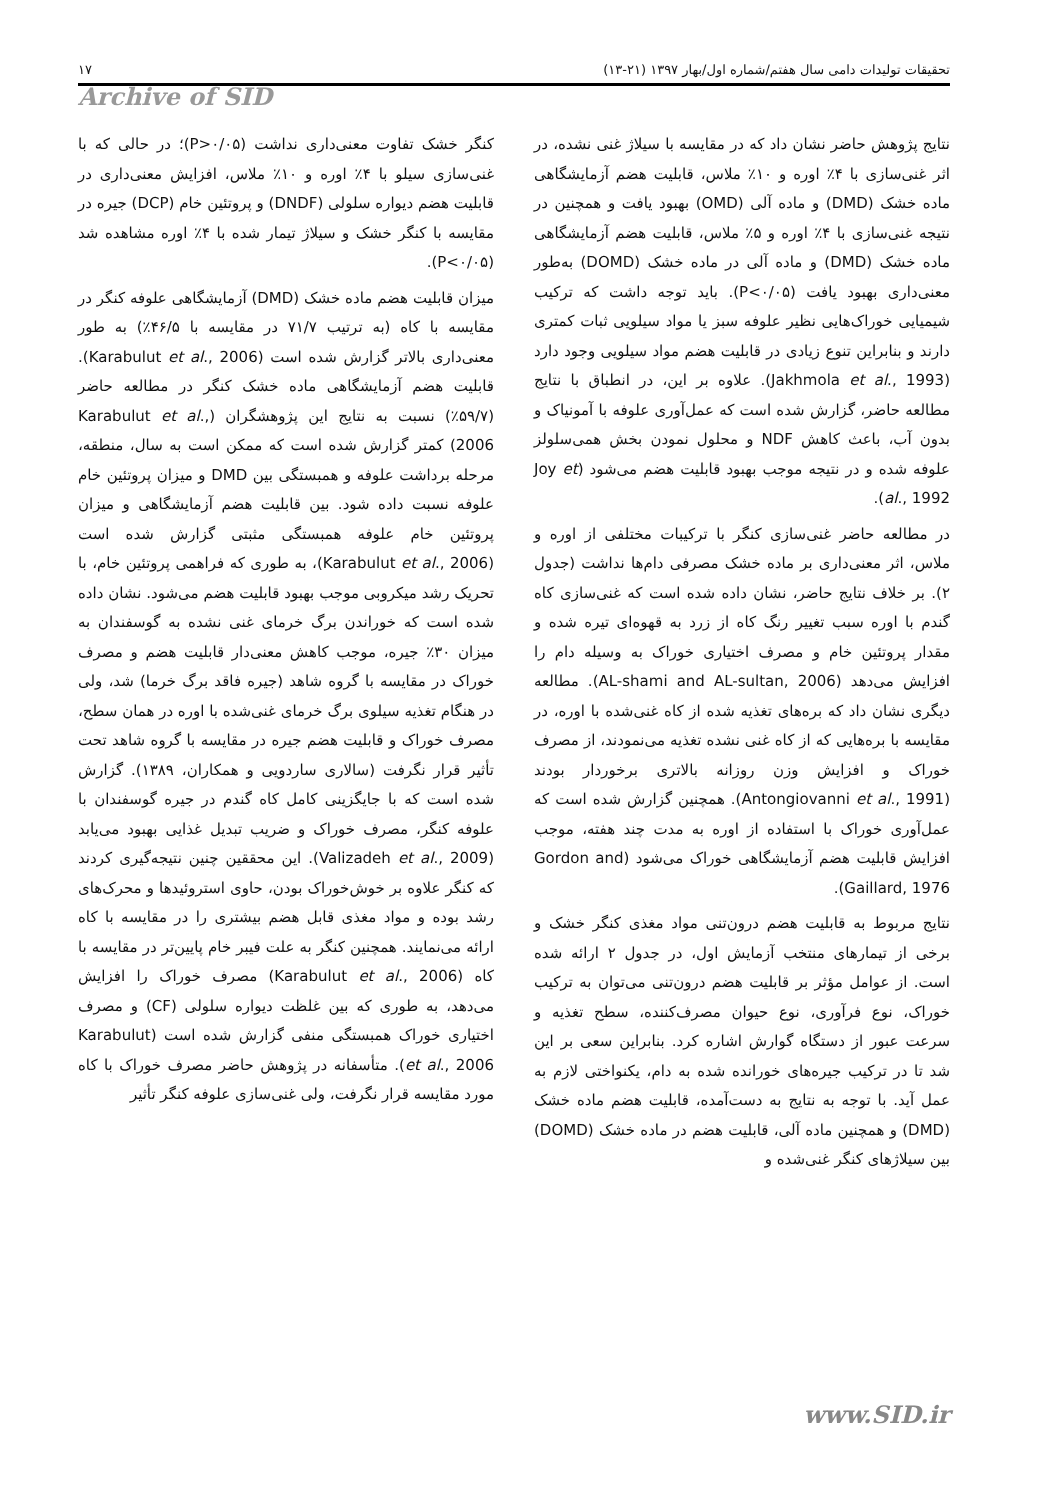تحقیقات تولیدات دامی سال هفتم/شماره اول/بهار ۱۳۹۷ (۲۱-۱۳) ۱۷
Archive of SID
نتایج پژوهش حاضر نشان داد که در مقایسه با سیلاژ غنی نشده، در اثر غنی‌سازی با ۴٪ اوره و ۱۰٪ ملاس، قابلیت هضم آزمایشگاهی ماده خشک (DMD) و ماده آلی (OMD) بهبود یافت و همچنین در نتیجه غنی‌سازی با ۴٪ اوره و ۵٪ ملاس، قابلیت هضم آزمایشگاهی ماده خشک (DMD) و ماده آلی در ماده خشک (DOMD) به‌طور معنی‌داری بهبود یافت (P<۰/۰۵). باید توجه داشت که ترکیب شیمیایی خوراک‌هایی نظیر علوفه سبز یا مواد سیلویی ثبات کمتری دارند و بنابراین تنوع زیادی در قابلیت هضم مواد سیلویی وجود دارد (Jakhmola et al., 1993). علاوه بر این، در انطباق با نتایج مطالعه حاضر، گزارش شده است که عمل‌آوری علوفه با آمونیاک و بدون آب، باعث کاهش NDF و محلول نمودن بخش همی‌سلولز علوفه شده و در نتیجه موجب بهبود قابلیت هضم می‌شود (Joy et al., 1992).
در مطالعه حاضر غنی‌سازی کنگر با ترکیبات مختلفی از اوره و ملاس، اثر معنی‌داری بر ماده خشک مصرفی دام‌ها نداشت (جدول ۲). بر خلاف نتایج حاضر، نشان داده شده است که غنی‌سازی کاه گندم با اوره سبب تغییر رنگ کاه از زرد به قهوه‌ای تیره شده و مقدار پروتئین خام و مصرف اختیاری خوراک به وسیله دام را افزایش می‌دهد (AL-shami and AL-sultan, 2006). مطالعه دیگری نشان داد که بره‌های تغذیه شده از کاه غنی‌شده با اوره، در مقایسه با بره‌هایی که از کاه غنی نشده تغذیه می‌نمودند، از مصرف خوراک و افزایش وزن روزانه بالاتری برخوردار بودند (Antongiovanni et al., 1991). همچنین گزارش شده است که عمل‌آوری خوراک با استفاده از اوره به مدت چند هفته، موجب افزایش قابلیت هضم آزمایشگاهی خوراک می‌شود (Gordon and Gaillard, 1976).
نتایج مربوط به قابلیت هضم درون‌تنی مواد مغذی کنگر خشک و برخی از تیمارهای منتخب آزمایش اول، در جدول ۲ ارائه شده است. از عوامل مؤثر بر قابلیت هضم درون‌تنی می‌توان به ترکیب خوراک، نوع فرآوری، نوع حیوان مصرف‌کننده، سطح تغذیه و سرعت عبور از دستگاه گوارش اشاره کرد. بنابراین سعی بر این شد تا در ترکیب جیره‌های خورانده شده به دام، یکنواختی لازم به عمل آید. با توجه به نتایج به دست‌آمده، قابلیت هضم ماده خشک (DMD) و همچنین ماده آلی، قابلیت هضم در ماده خشک (DOMD) بین سیلاژهای کنگر غنی‌شده و
کنگر خشک تفاوت معنی‌داری نداشت (P>۰/۰۵)؛ در حالی که با غنی‌سازی سیلو با ۴٪ اوره و ۱۰٪ ملاس، افزایش معنی‌داری در قابلیت هضم دیواره سلولی (DNDF) و پروتئین خام (DCP) جیره در مقایسه با کنگر خشک و سیلاژ تیمار شده با ۴٪ اوره مشاهده شد (P<۰/۰۵).
میزان قابلیت هضم ماده خشک (DMD) آزمایشگاهی علوفه کنگر در مقایسه با کاه (به ترتیب ۷۱/۷ در مقایسه با ۴۶/۵٪) به طور معنی‌داری بالاتر گزارش شده است (Karabulut et al., 2006). قابلیت هضم آزمایشگاهی ماده خشک کنگر در مطالعه حاضر (۵۹/۷٪) نسبت به نتایج این پژوهشگران (Karabulut et al., 2006) کمتر گزارش شده است که ممکن است به سال، منطقه، مرحله برداشت علوفه و همبستگی بین DMD و میزان پروتئین خام علوفه نسبت داده شود. بین قابلیت هضم آزمایشگاهی و میزان پروتئین خام علوفه همبستگی مثبتی گزارش شده است (Karabulut et al., 2006)، به طوری که فراهمی پروتئین خام، با تحریک رشد میکروبی موجب بهبود قابلیت هضم می‌شود. نشان داده شده است که خوراندن برگ خرمای غنی نشده به گوسفندان به میزان ۳۰٪ جیره، موجب کاهش معنی‌دار قابلیت هضم و مصرف خوراک در مقایسه با گروه شاهد (جیره فاقد برگ خرما) شد، ولی در هنگام تغذیه سیلوی برگ خرمای غنی‌شده با اوره در همان سطح، مصرف خوراک و قابلیت هضم جیره در مقایسه با گروه شاهد تحت تأثیر قرار نگرفت (سالاری ساردویی و همکاران، ۱۳۸۹). گزارش شده است که با جایگزینی کامل کاه گندم در جیره گوسفندان با علوفه کنگر، مصرف خوراک و ضریب تبدیل غذایی بهبود می‌یابد (Valizadeh et al., 2009). این محققین چنین نتیجه‌گیری کردند که کنگر علاوه بر خوش‌خوراک بودن، حاوی استروئیدها و محرک‌های رشد بوده و مواد مغذی قابل هضم بیشتری را در مقایسه با کاه ارائه می‌نمایند. همچنین کنگر به علت فیبر خام پایین‌تر در مقایسه با کاه (Karabulut et al., 2006) مصرف خوراک را افزایش می‌دهد، به طوری که بین غلظت دیواره سلولی (CF) و مصرف اختیاری خوراک همبستگی منفی گزارش شده است (Karabulut et al., 2006). متأسفانه در پژوهش حاضر مصرف خوراک با کاه مورد مقایسه قرار نگرفت، ولی غنی‌سازی علوفه کنگر تأثیر
www.SID.ir